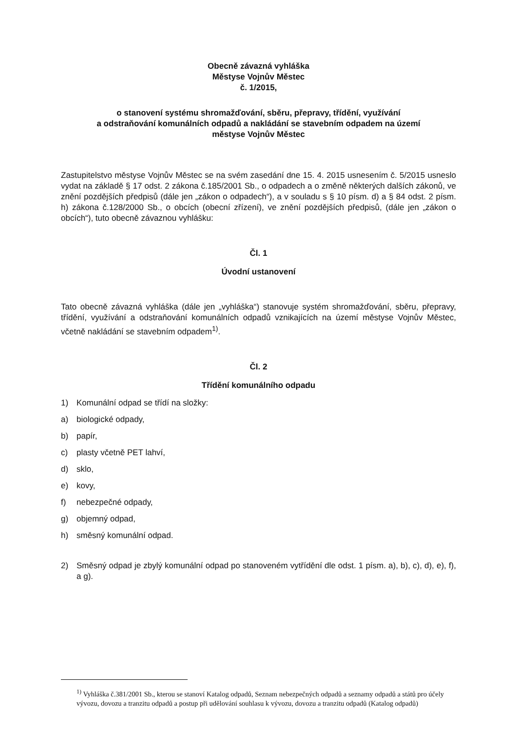Obecně závazná vyhláška
Městyse Vojnův Městec
č. 1/2015,
o stanovení systému shromažďování, sběru, přepravy, třídění, využívání
a odstraňování komunálních odpadů a nakládání se stavebním odpadem na území
městyse Vojnův Městec
Zastupitelstvo městyse Vojnův Městec se na svém zasedání dne 15. 4. 2015 usnesením č. 5/2015 usneslo vydat na základě § 17 odst. 2 zákona č.185/2001 Sb., o odpadech a o změně některých dalších zákonů, ve znění pozdějších předpisů (dále jen „zákon o odpadech“), a v souladu s § 10 písm. d) a § 84 odst. 2 písm. h) zákona č.128/2000 Sb., o obcích (obecní zřízení), ve znění pozdějších předpisů, (dále jen „zákon o obcích“), tuto obecně závaznou vyhlášku:
Čl. 1
Úvodní ustanovení
Tato obecně závazná vyhláška (dále jen „vyhláška“) stanovuje systém shromažďování, sběru, přepravy, třídění, využívání a odstraňování komunálních odpadů vznikajících na území městyse Vojnův Městec, včetně nakládání se stavebním odpadem<sup>1)</sup>.
Čl. 2
Třídění komunálního odpadu
1) Komunální odpad se třídí na složky:
a) biologické odpady,
b) papír,
c) plasty včetně PET lahví,
d) sklo,
e) kovy,
f) nebezpečné odpady,
g) objemný odpad,
h) směsný komunální odpad.
2)
Směsný odpad je zbylý komunální odpad po stanoveném vytřídění dle odst. 1 písm. a), b), c), d), e), f), a g).
<sup>1)</sup> Vyhláška č.381/2001 Sb., kterou se stanoví Katalog odpadů, Seznam nebezpečných odpadů a seznamy odpadů a států pro účely vývozu, dovozu a tranzitu odpadů a postup při udělování souhlasu k vývozu, dovozu a tranzitu odpadů (Katalog odpadů)